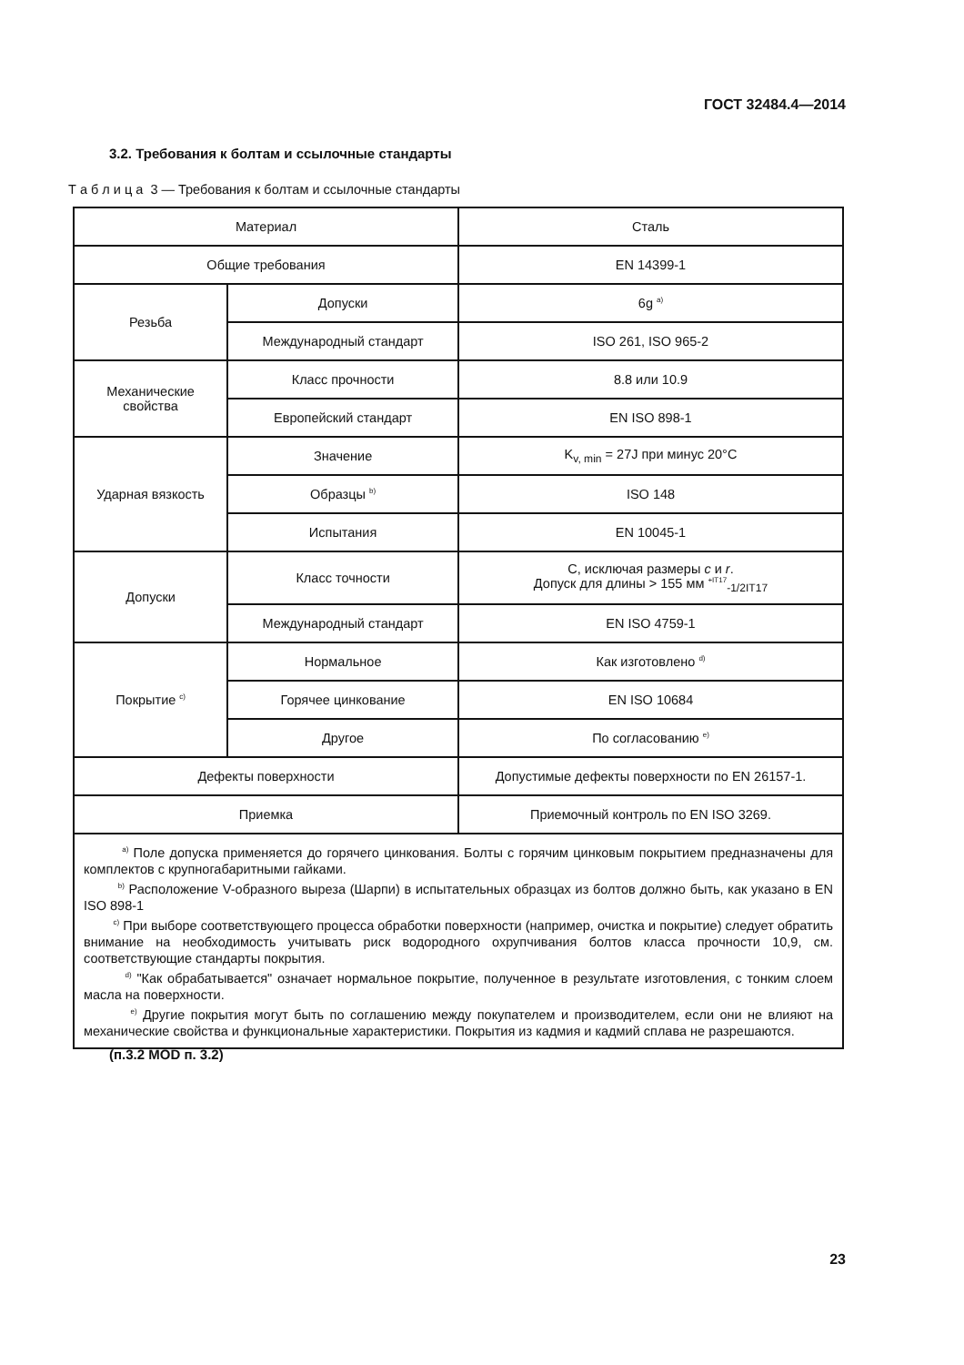ГОСТ 32484.4—2014
3.2. Требования к болтам и ссылочные стандарты
Т а б л и ц а 3 — Требования к болтам и ссылочные стандарты
| Материал | | Сталь |
| Общие требования | | EN 14399-1 |
| Резьба | Допуски | 6g <sup>a)</sup> |
| | Международный стандарт | ISO 261, ISO 965-2 |
| Механические свойства | Класс прочности | 8.8 или 10.9 |
| | Европейский стандарт | EN ISO 898-1 |
| Ударная вязкость | Значение | K<sub>v, min</sub> = 27J при минус 20°С |
| | Образцы <sup>b)</sup> | ISO 148 |
| | Испытания | EN 10045-1 |
| Допуски | Класс точности | С, исключая размеры c и r . Допуск для длины > 155 мм <sup>+IT17</sup><sub>-1/2IT17</sub> |
| | Международный стандарт | EN ISO 4759-1 |
| Покрытие <sup>c)</sup> | Нормальное | Как изготовлено <sup>d)</sup> |
| | Горячее цинкование | EN ISO 10684 |
| | Другое | По согласованию <sup>e)</sup> |
| Дефекты поверхности | | Допустимые дефекты поверхности по EN 26157-1. |
| Приемка | | Приемочный контроль по EN ISO 3269. |
| <sup>a)</sup> Поле допуска применяется до горячего цинкования. Болты с горячим цинковым покрытием предназначены для комплектов с крупногабаритными гайками. <sup>b)</sup> Расположение V-образного выреза (Шарпи) в испытательных образцах из болтов должно быть, как указано в EN ISO 898-1 <sup>c)</sup> При выборе соответствующего процесса обработки поверхности (например, очистка и покрытие) следует обратить внимание на необходимость учитывать риск водородного охрупчивания болтов класса прочности 10,9, см. соответствующие стандарты покрытия. <sup>d)</sup> "Как обрабатывается" означает нормальное покрытие, полученное в результате изготовления, с тонким слоем масла на поверхности. <sup>e)</sup> Другие покрытия могут быть по соглашению между покупателем и производителем, если они не влияют на механические свойства и функциональные характеристики. Покрытия из кадмия и кадмий сплава не разрешаются. | | |
(п.3.2 MOD п. 3.2)
23